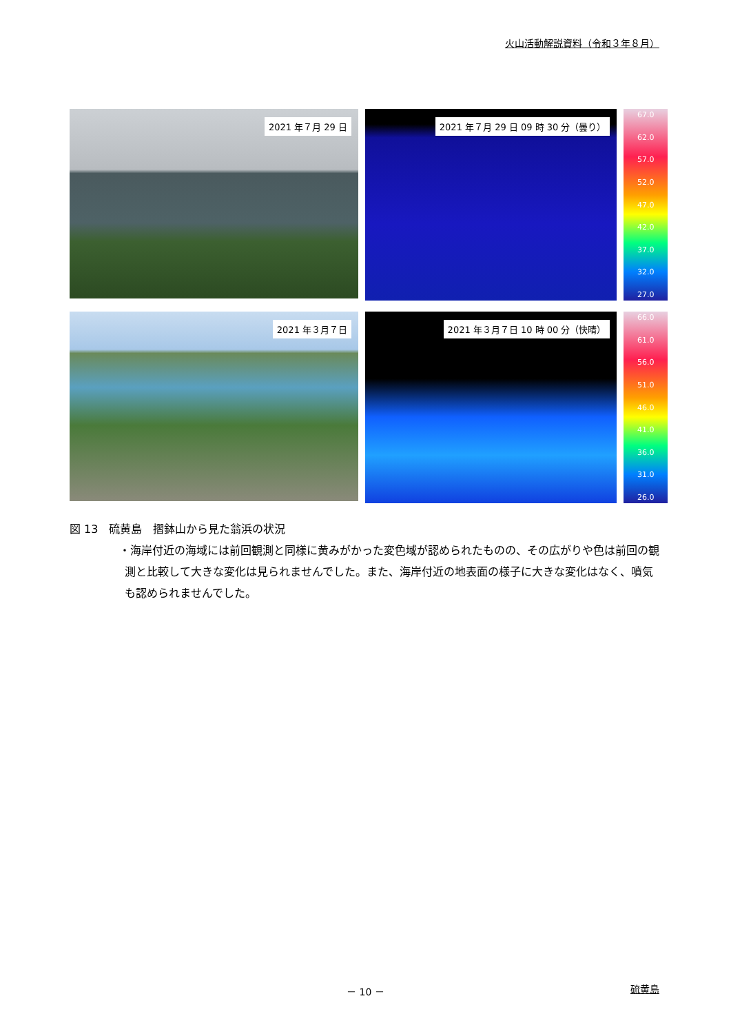火山活動解説資料（令和３年８月）
2021 年７月 29 日
2021 年７月 29 日 09 時 30 分（曇り）
67.0
62.0
57.0
52.0
47.0
42.0
37.0
32.0
27.0
2021 年３月７日
2021 年３月７日 10 時 00 分（快晴）
66.0
61.0
56.0
51.0
46.0
41.0
36.0
31.0
26.0
図 13　硫黄島　摺鉢山から見た翁浜の状況
・海岸付近の海域には前回観測と同様に黄みがかった変色域が認められたものの、その広がりや色は前回の観測と比較して大きな変化は見られませんでした。また、海岸付近の地表面の様子に大きな変化はなく、噴気も認められませんでした。
－ 10 － 硫黄島